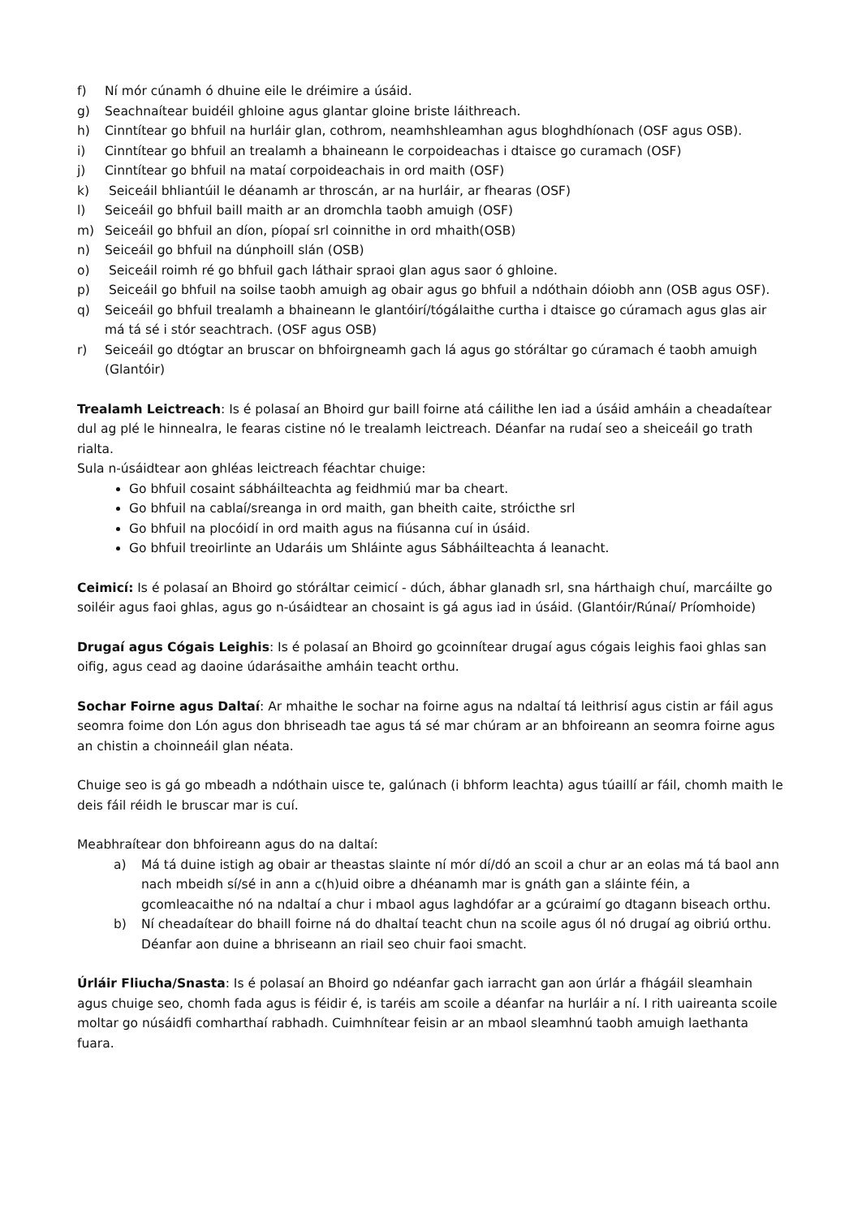f) Ní mór cúnamh ó dhuine eile le dréimire a úsáid.
g) Seachnaítear buidéil ghloine agus glantar gloine briste láithreach.
h) Cinntítear go bhfuil na hurláir glan, cothrom, neamhshleamhan agus bloghdhíonach (OSF agus OSB).
i) Cinntítear go bhfuil an trealamh a bhaineann le corpoideachas i dtaisce go curamach (OSF)
j) Cinntítear go bhfuil na mataí corpoideachais in ord maith (OSF)
k) Seiceáil bhliantúil le déanamh ar throscán, ar na hurláir, ar fhearas (OSF)
l) Seiceáil go bhfuil baill maith ar an dromchla taobh amuigh (OSF)
m) Seiceáil go bhfuil an díon, píopaí srl coinnithe in ord mhaith(OSB)
n) Seiceáil go bhfuil na dúnphoill slán (OSB)
o) Seiceáil roimh ré go bhfuil gach láthair spraoi glan agus saor ó ghloine.
p) Seiceáil go bhfuil na soilse taobh amuigh ag obair agus go bhfuil a ndóthain dóiobh ann (OSB agus OSF).
q) Seiceáil go bhfuil trealamh a bhaineann le glantóirí/tógálaithe curtha i dtaisce go cúramach agus glas air má tá sé i stór seachtrach. (OSF agus OSB)
r) Seiceáil go dtógtar an bruscar on bhfoirgneamh gach lá agus go stóráltar go cúramach é taobh amuigh (Glantóir)
Trealamh Leictreach: Is é polasaí an Bhoird gur baill foirne atá cáilithe len iad a úsáid amháin a cheadaítear dul ag plé le hinnealra, le fearas cistine nó le trealamh leictreach. Déanfar na rudaí seo a sheiceáil go trath rialta.
Sula n-úsáidtear aon ghléas leictreach féachtar chuige:
Go bhfuil cosaint sábháilteachta ag feidhmiú mar ba cheart.
Go bhfuil na cablaí/sreanga in ord maith, gan bheith caite, stróicthe srl
Go bhfuil na plocóidí in ord maith agus na fiúsanna cuí in úsáid.
Go bhfuil treoirlinte an Udaráis um Shláinte agus Sábháilteachta á leanacht.
Ceimicí: Is é polasaí an Bhoird go stóráltar ceimicí - dúch, ábhar glanadh srl, sna hárthaigh chuí, marcáilte go soiléir agus faoi ghlas, agus go n-úsáidtear an chosaint is gá agus iad in úsáid. (Glantóir/Rúnaí/ Príomhoide)
Drugaí agus Cógais Leighis: Is é polasaí an Bhoird go gcoinnítear drugaí agus cógais leighis faoi ghlas san oifig, agus cead ag daoine údarásaithe amháin teacht orthu.
Sochar Foirne agus Daltaí: Ar mhaithe le sochar na foirne agus na ndaltaí tá leithrisí agus cistin ar fáil agus seomra foime don Lón agus don bhriseadh tae agus tá sé mar chúram ar an bhfoireann an seomra foirne agus an chistin a choinneáil glan néata.
Chuige seo is gá go mbeadh a ndóthain uisce te, galúnach (i bhform leachta) agus túaillí ar fáil, chomh maith le deis fáil réidh le bruscar mar is cuí.
Meabhraítear don bhfoireann agus do na daltaí:
a) Má tá duine istigh ag obair ar theastas slainte ní mór dí/dó an scoil a chur ar an eolas má tá baol ann nach mbeidh sí/sé in ann a c(h)uid oibre a dhéanamh mar is gnáth gan a sláinte féin, a gcomleacaithe nó na ndaltaí a chur i mbaol agus laghdófar ar a gcúraimí go dtagann biseach orthu.
b) Ní cheadaítear do bhaill foirne ná do dhaltaí teacht chun na scoile agus ól nó drugaí ag oibriú orthu. Déanfar aon duine a bhriseann an riail seo chuir faoi smacht.
Úrláir Fliucha/Snasta: Is é polasaí an Bhoird go ndéanfar gach iarracht gan aon úrlár a fhágáil sleamhain agus chuige seo, chomh fada agus is féidir é, is taréis am scoile a déanfar na hurláir a ní. I rith uaireanta scoile moltar go núsáidfi comharthaí rabhadh. Cuimhnítear feisin ar an mbaol sleamhnú taobh amuigh laethanta fuara.